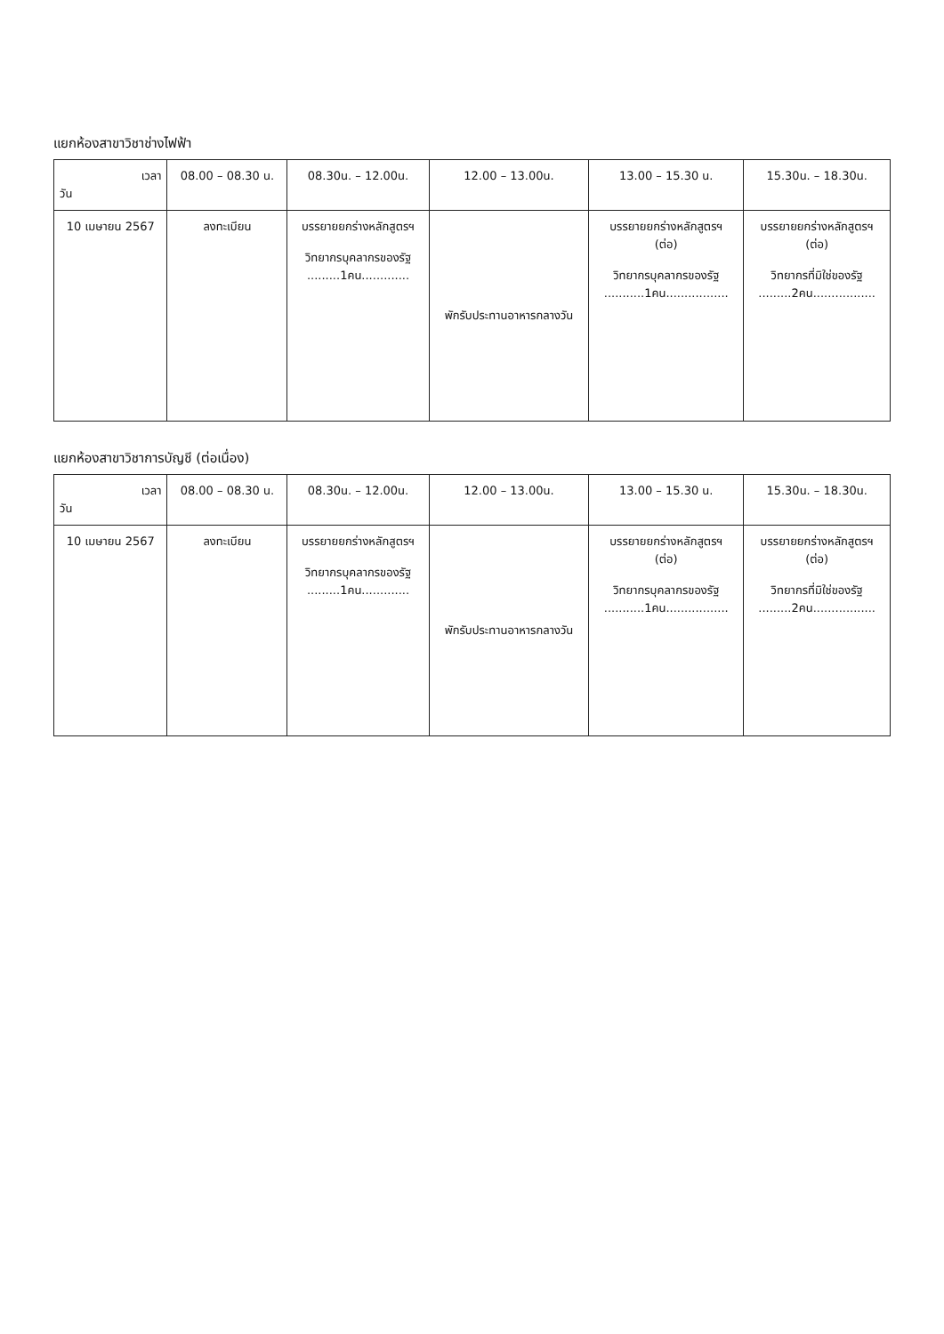แยกห้องสาขาวิชาช่างไฟฟ้า
| เวลา วัน | 08.00 – 08.30 น. | 08.30น. – 12.00น. | 12.00 – 13.00น. | 13.00 – 15.30 น. | 15.30น. – 18.30น. |
| --- | --- | --- | --- | --- | --- |
| 10 เมษายน 2567 | ลงทะเบียน | บรรยายยกร่างหลักสูตรฯ วิทยากรบุคลากรของรัฐ .........1คน............. | พักรับประทานอาหารกลางวัน | บรรยายยกร่างหลักสูตรฯ (ต่อ) วิทยากรบุคลากรของรัฐ ...........1คน................. | บรรยายยกร่างหลักสูตรฯ (ต่อ) วิทยากรที่มิใช่ของรัฐ .........2คน................. |
แยกห้องสาขาวิชาการบัญชี (ต่อเนื่อง)
| เวลา วัน | 08.00 – 08.30 น. | 08.30น. – 12.00น. | 12.00 – 13.00น. | 13.00 – 15.30 น. | 15.30น. – 18.30น. |
| --- | --- | --- | --- | --- | --- |
| 10 เมษายน 2567 | ลงทะเบียน | บรรยายยกร่างหลักสูตรฯ วิทยากรบุคลากรของรัฐ .........1คน............. | พักรับประทานอาหารกลางวัน | บรรยายยกร่างหลักสูตรฯ (ต่อ) วิทยากรบุคลากรของรัฐ ...........1คน................. | บรรยายยกร่างหลักสูตรฯ (ต่อ) วิทยากรที่มิใช่ของรัฐ .........2คน................. |